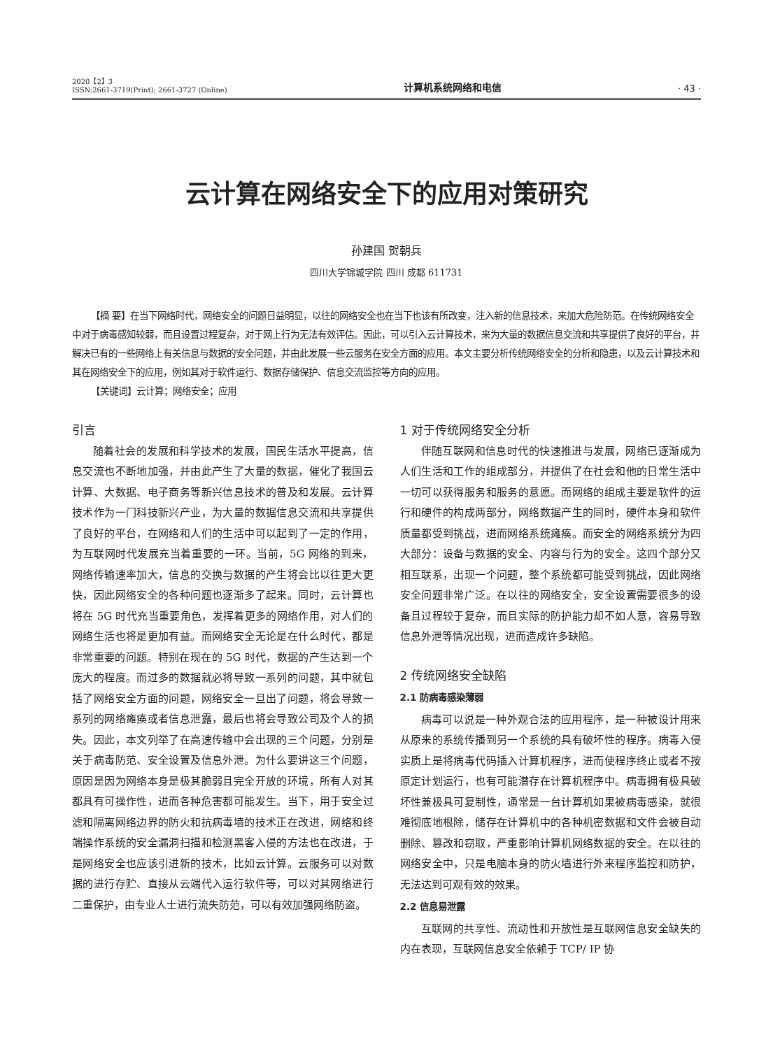2020【2】3
ISSN:2661-3719(Print); 2661-3727 (Online)
计算机系统网络和电信
· 43 ·
云计算在网络安全下的应用对策研究
孙建国 贺朝兵
四川大学锦城学院 四川 成都 611731
【摘 要】在当下网络时代，网络安全的问题日益明显，以往的网络安全也在当下也该有所改变，注入新的信息技术，来加大危险防范。在传统网络安全中对于病毒感知较弱，而且设置过程复杂，对于网上行为无法有效评估。因此，可以引入云计算技术，来为大量的数据信息交流和共享提供了良好的平台，并解决已有的一些网络上有关信息与数据的安全问题，并由此发展一些云服务在安全方面的应用。本文主要分析传统网络安全的分析和隐患，以及云计算技术和其在网络安全下的应用，例如其对于软件运行、数据存储保护、信息交流监控等方向的应用。
【关键词】云计算；网络安全；应用
引言
随着社会的发展和科学技术的发展，国民生活水平提高，信息交流也不断地加强，并由此产生了大量的数据，催化了我国云计算、大数据、电子商务等新兴信息技术的普及和发展。云计算技术作为一门科技新兴产业，为大量的数据信息交流和共享提供了良好的平台，在网络和人们的生活中可以起到了一定的作用，为互联网时代发展充当着重要的一环。当前，5G 网络的到来，网络传输速率加大，信息的交换与数据的产生将会比以往更大更快，因此网络安全的各种问题也逐渐多了起来。同时，云计算也将在 5G 时代充当重要角色，发挥着更多的网络作用，对人们的网络生活也将是更加有益。而网络安全无论是在什么时代，都是非常重要的问题。特别在现在的 5G 时代，数据的产生达到一个庞大的程度。而过多的数据就必将导致一系列的问题，其中就包括了网络安全方面的问题，网络安全一旦出了问题，将会导致一系列的网络瘫痪或者信息泄露，最后也将会导致公司及个人的损失。因此，本文列举了在高速传输中会出现的三个问题，分别是关于病毒防范、安全设置及信息外泄。为什么要讲这三个问题，原因是因为网络本身是极其脆弱且完全开放的环境，所有人对其都具有可操作性，进而各种危害都可能发生。当下，用于安全过滤和隔离网络边界的防火和抗病毒墙的技术正在改进，网络和终端操作系统的安全漏洞扫描和检测黑客入侵的方法也在改进，于是网络安全也应该引进新的技术，比如云计算。云服务可以对数据的进行存贮、直接从云端代入运行软件等，可以对其网络进行二重保护，由专业人士进行流失防范，可以有效加强网络防盗。
1 对于传统网络安全分析
伴随互联网和信息时代的快速推进与发展，网络已逐渐成为人们生活和工作的组成部分，并提供了在社会和他的日常生活中一切可以获得服务和服务的意愿。而网络的组成主要是软件的运行和硬件的构成两部分，网络数据产生的同时，硬件本身和软件质量都受到挑战，进而网络系统瘫痪。而安全的网络系统分为四大部分：设备与数据的安全、内容与行为的安全。这四个部分又相互联系，出现一个问题，整个系统都可能受到挑战，因此网络安全问题非常广泛。在以往的网络安全，安全设置需要很多的设备且过程较于复杂，而且实际的防护能力却不如人意，容易导致信息外泄等情况出现，进而造成许多缺陷。
2 传统网络安全缺陷
2.1 防病毒感染薄弱
病毒可以说是一种外观合法的应用程序，是一种被设计用来从原来的系统传播到另一个系统的具有破坏性的程序。病毒入侵实质上是将病毒代码插入计算机程序，进而使程序终止或者不按原定计划运行，也有可能潜存在计算机程序中。病毒拥有极具破坏性兼极具可复制性，通常是一台计算机如果被病毒感染，就很难彻底地根除，储存在计算机中的各种机密数据和文件会被自动删除、篡改和窃取，严重影响计算机网络数据的安全。在以往的网络安全中，只是电脑本身的防火墙进行外来程序监控和防护，无法达到可观有效的效果。
2.2 信息易泄露
互联网的共享性、流动性和开放性是互联网信息安全缺失的内在表现，互联网信息安全依赖于 TCP/ IP 协